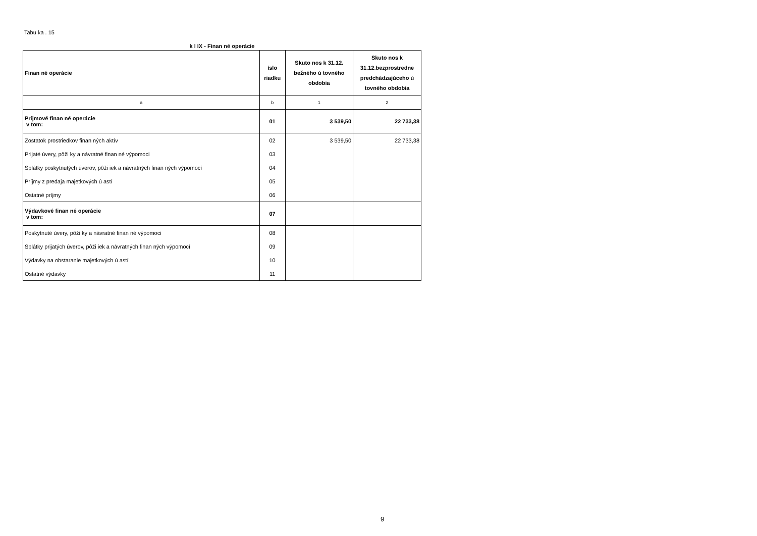Tabu ka . 15
k l IX - Finan né operácie
| Finan né operácie | íslo riadku | Skuto nos k 31.12. bežného ú tovného obdobia | Skuto nos k 31.12.bezprostredne predchádzajúceho ú tovného obdobia |
| --- | --- | --- | --- |
| a | b | 1 | 2 |
| Príjmové finan né operácie v tom: | 01 | 3 539,50 | 22 733,38 |
| Zostatok prostriedkov finan ných aktív | 02 | 3 539,50 | 22 733,38 |
| Prijaté úvery, pôži ky a návratné finan né výpomoci | 03 | | |
| Splátky poskytnutých úverov, pôži iek a návratných finan ných výpomocí | 04 | | |
| Príjmy z predaja majetkových ú astí | 05 | | |
| Ostatné príjmy | 06 | | |
| Výdavkové finan né operácie v tom: | 07 | | |
| Poskytnuté úvery, pôži ky a návratné finan né výpomoci | 08 | | |
| Splátky prijatých úverov, pôži iek a návratných finan ných výpomocí | 09 | | |
| Výdavky na obstaranie majetkových ú astí | 10 | | |
| Ostatné výdavky | 11 | | |
9